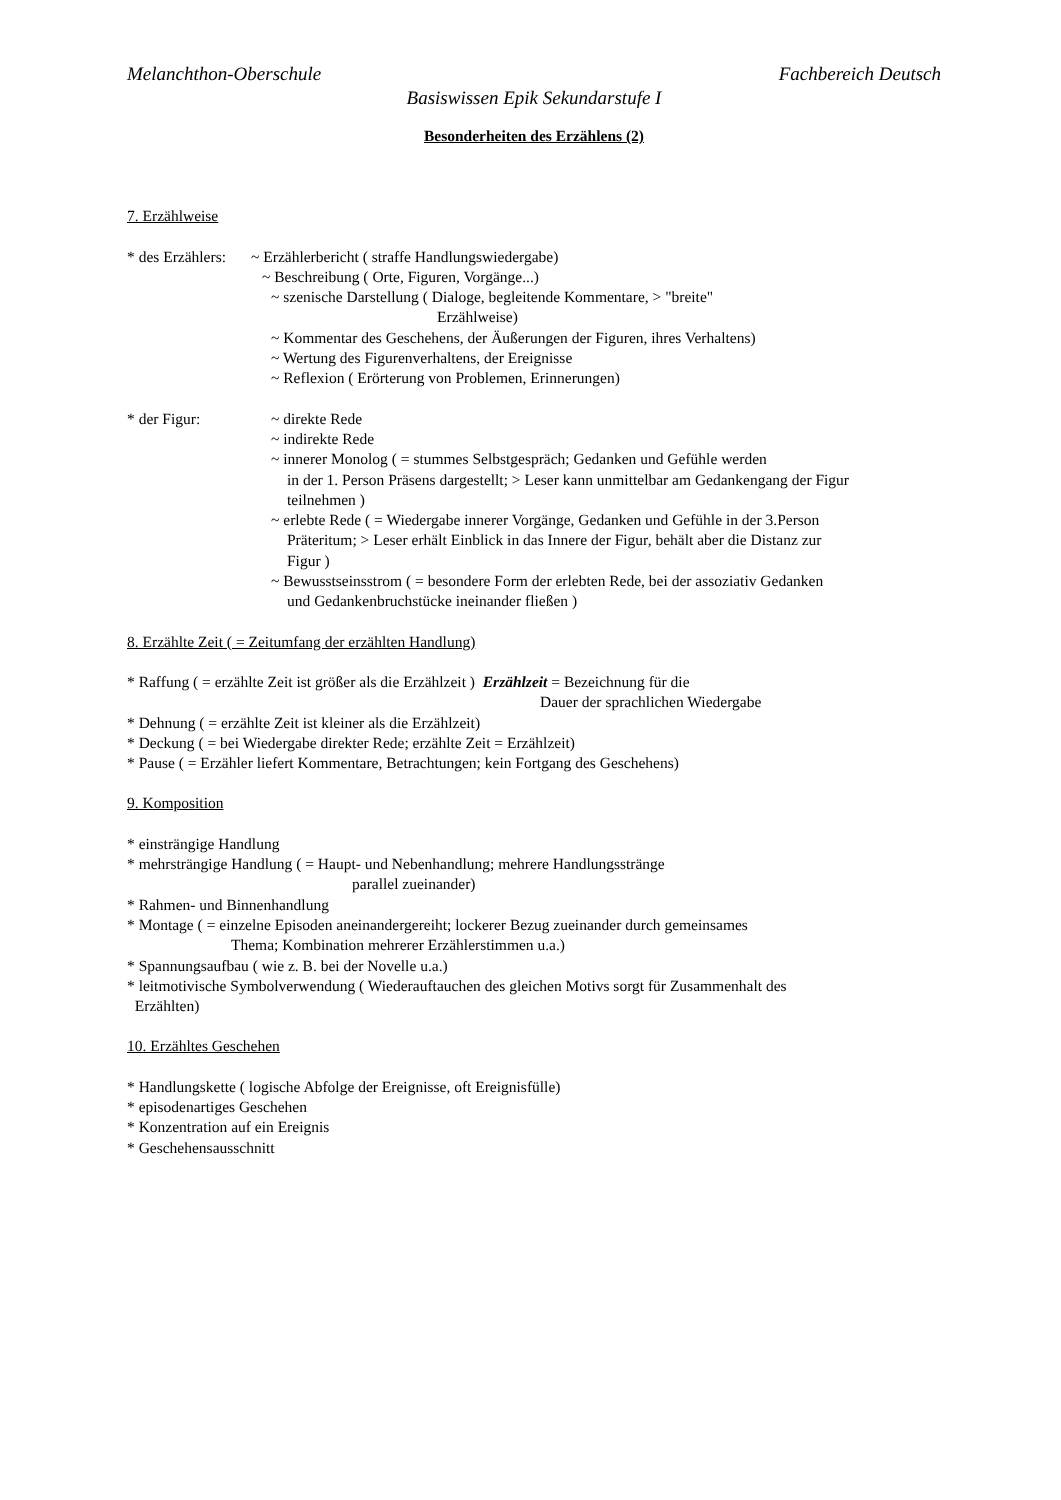Melanchthon-Oberschule Fachbereich Deutsch
Basiswissen Epik Sekundarstufe I
Besonderheiten des Erzählens (2)
7. Erzählweise
* des Erzählers: ~ Erzählerbericht ( straffe Handlungswiedergabe)
~ Beschreibung ( Orte, Figuren, Vorgänge...)
~ szenische Darstellung ( Dialoge, begleitende Kommentare, > "breite"
Erzählweise)
~ Kommentar des Geschehens, der Äußerungen der Figuren, ihres Verhaltens)
~ Wertung des Figurenverhaltens, der Ereignisse
~ Reflexion ( Erörterung von Problemen, Erinnerungen)
* der Figur: ~ direkte Rede
~ indirekte Rede
~ innerer Monolog ( = stummes Selbstgespräch; Gedanken und Gefühle werden
in der 1. Person Präsens dargestellt; > Leser kann unmittelbar am Gedankengang der Figur
teilnehmen )
~ erlebte Rede ( = Wiedergabe innerer Vorgänge, Gedanken und Gefühle in der 3.Person
Präteritum; > Leser erhält Einblick in das Innere der Figur, behält aber die Distanz zur
Figur )
~ Bewusstseinsstrom ( = besondere Form der erlebten Rede, bei der assoziativ Gedanken
und Gedankenbruchstücke ineinander fließen )
8. Erzählte Zeit ( = Zeitumfang der erzählten Handlung)
* Raffung ( = erzählte Zeit ist größer als die Erzählzeit ) Erzählzeit = Bezeichnung für die
Dauer der sprachlichen Wiedergabe
* Dehnung ( = erzählte Zeit ist kleiner als die Erzählzeit)
* Deckung ( = bei Wiedergabe direkter Rede; erzählte Zeit = Erzählzeit)
* Pause ( = Erzähler liefert Kommentare, Betrachtungen; kein Fortgang des Geschehens)
9. Komposition
* einsträngige Handlung
* mehrsträngige Handlung ( = Haupt- und Nebenhandlung; mehrere Handlungsstränge
parallel zueinander)
* Rahmen- und Binnenhandlung
* Montage ( = einzelne Episoden aneinandergereiht; lockerer Bezug zueinander durch gemeinsames
Thema; Kombination mehrerer Erzählerstimmen u.a.)
* Spannungsaufbau ( wie z. B. bei der Novelle u.a.)
* leitmotivische Symbolverwendung ( Wiederauftauchen des gleichen Motivs sorgt für Zusammenhalt des
Erzählten)
10. Erzähltes Geschehen
* Handlungskette ( logische Abfolge der Ereignisse, oft Ereignisfülle)
* episodenartiges Geschehen
* Konzentration auf ein Ereignis
* Geschehensausschnitt